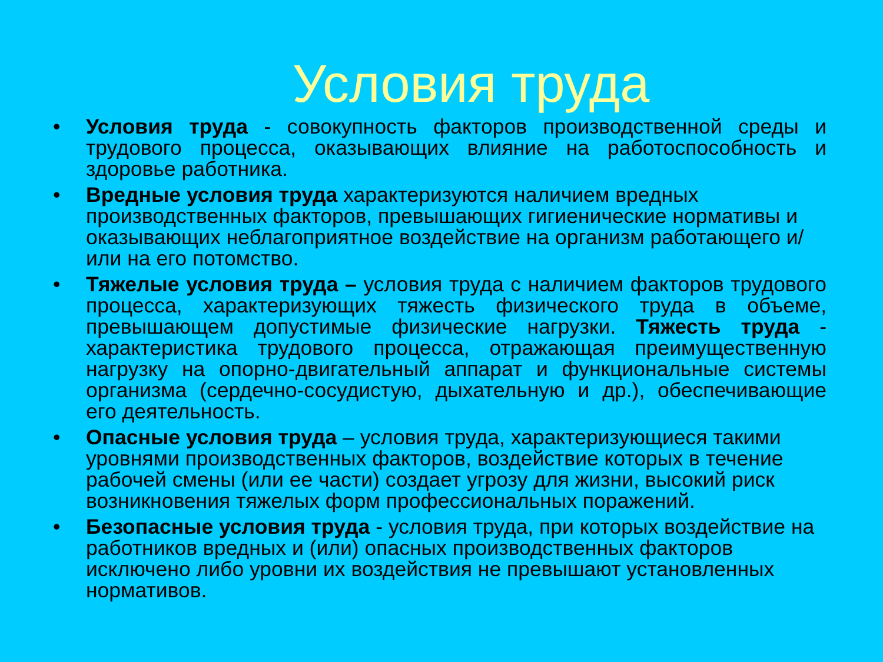Условия труда
• Условия труда - совокупность факторов производственной среды и трудового процесса, оказывающих влияние на работоспособность и здоровье работника.
• Вредные условия труда характеризуются наличием вредных производственных факторов, превышающих гигиенические нормативы и оказывающих неблагоприятное воздействие на организм работающего и/или на его потомство.
• Тяжелые условия труда – условия труда с наличием факторов трудового процесса, характеризующих тяжесть физического труда в объеме, превышающем допустимые физические нагрузки. Тяжесть труда - характеристика трудового процесса, отражающая преимущественную нагрузку на опорно-двигательный аппарат и функциональные системы организма (сердечно-сосудистую, дыхательную и др.), обеспечивающие его деятельность.
• Опасные условия труда – условия труда, характеризующиеся такими уровнями производственных факторов, воздействие которых в течение рабочей смены (или ее части) создает угрозу для жизни, высокий риск возникновения тяжелых форм профессиональных поражений.
• Безопасные условия труда - условия труда, при которых воздействие на работников вредных и (или) опасных производственных факторов исключено либо уровни их воздействия не превышают установленных нормативов.